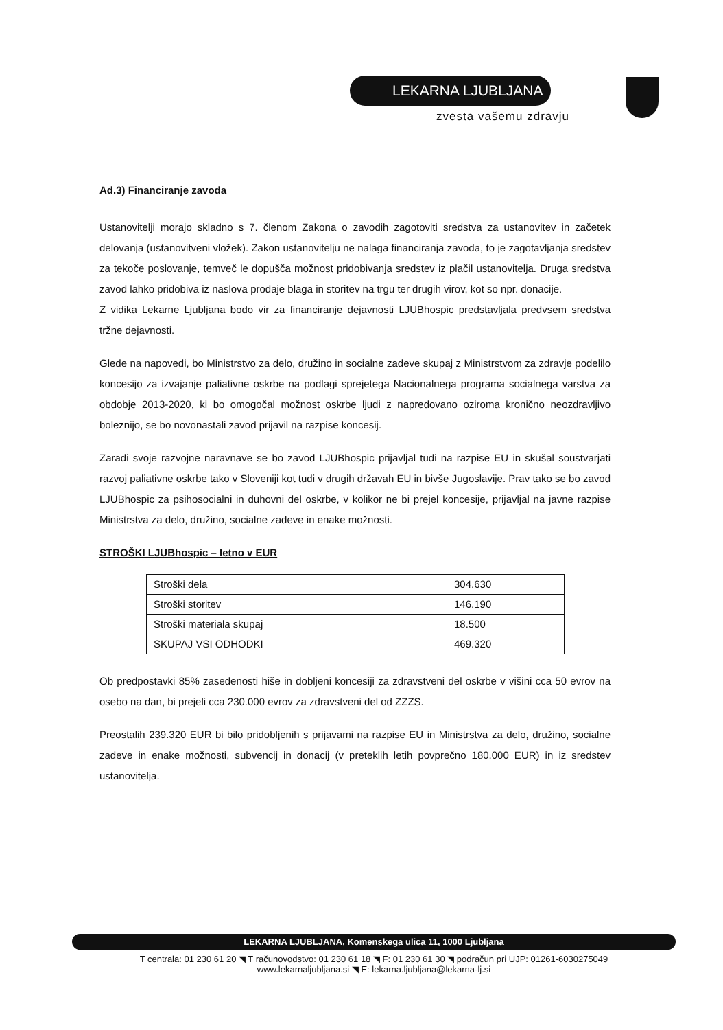LEKARNA LJUBLJANA
zvesta vašemu zdravju
Ad.3) Financiranje zavoda
Ustanovitelji morajo skladno s 7. členom Zakona o zavodih zagotoviti sredstva za ustanovitev in začetek delovanja (ustanovitveni vložek). Zakon ustanovitelju ne nalaga financiranja zavoda, to je zagotavljanja sredstev za tekoče poslovanje, temveč le dopušča možnost pridobivanja sredstev iz plačil ustanovitelja. Druga sredstva zavod lahko pridobiva iz naslova prodaje blaga in storitev na trgu ter drugih virov, kot so npr. donacije.
Z vidika Lekarne Ljubljana bodo vir za financiranje dejavnosti LJUBhospic predstavljala predvsem sredstva tržne dejavnosti.
Glede na napovedi, bo Ministrstvo za delo, družino in socialne zadeve skupaj z Ministrstvom za zdravje podelilo koncesijo za izvajanje paliativne oskrbe na podlagi sprejetega Nacionalnega programa socialnega varstva za obdobje 2013-2020, ki bo omogočal možnost oskrbe ljudi z napredovano oziroma kronično neozdravljivo boleznijo, se bo novonastali zavod prijavil na razpise koncesij.
Zaradi svoje razvojne naravnave se bo zavod LJUBhospic prijavljal tudi na razpise EU in skušal soustvarjati razvoj paliativne oskrbe tako v Sloveniji kot tudi v drugih državah EU in bivše Jugoslavije. Prav tako se bo zavod LJUBhospic za psihosocialni in duhovni del oskrbe, v kolikor ne bi prejel koncesije, prijavljal na javne razpise Ministrstva za delo, družino, socialne zadeve in enake možnosti.
STROŠKI LJUBhospic – letno v EUR
| Stroški dela | 304.630 |
| Stroški storitev | 146.190 |
| Stroški materiala skupaj | 18.500 |
| SKUPAJ VSI ODHODKI | 469.320 |
Ob predpostavki 85% zasedenosti hiše in dobljeni koncesiji za zdravstveni del oskrbe v višini cca 50 evrov na osebo na dan, bi prejeli cca 230.000 evrov za zdravstveni del od ZZZS.
Preostalih 239.320 EUR bi bilo pridobljenih s prijavami na razpise EU in Ministrstva za delo, družino, socialne zadeve in enake možnosti, subvencij in donacij (v preteklih letih povprečno 180.000 EUR) in iz sredstev ustanovitelja.
LEKARNA LJUBLJANA, Komenskega ulica 11, 1000 Ljubljana
T centrala: 01 230 61 20 ◥ T računovodstvo: 01 230 61 18 ◥ F: 01 230 61 30 ◥ podračun pri UJP: 01261-6030275049
www.lekarnaljubljana.si ◥ E: lekarna.ljubljana@lekarna-lj.si